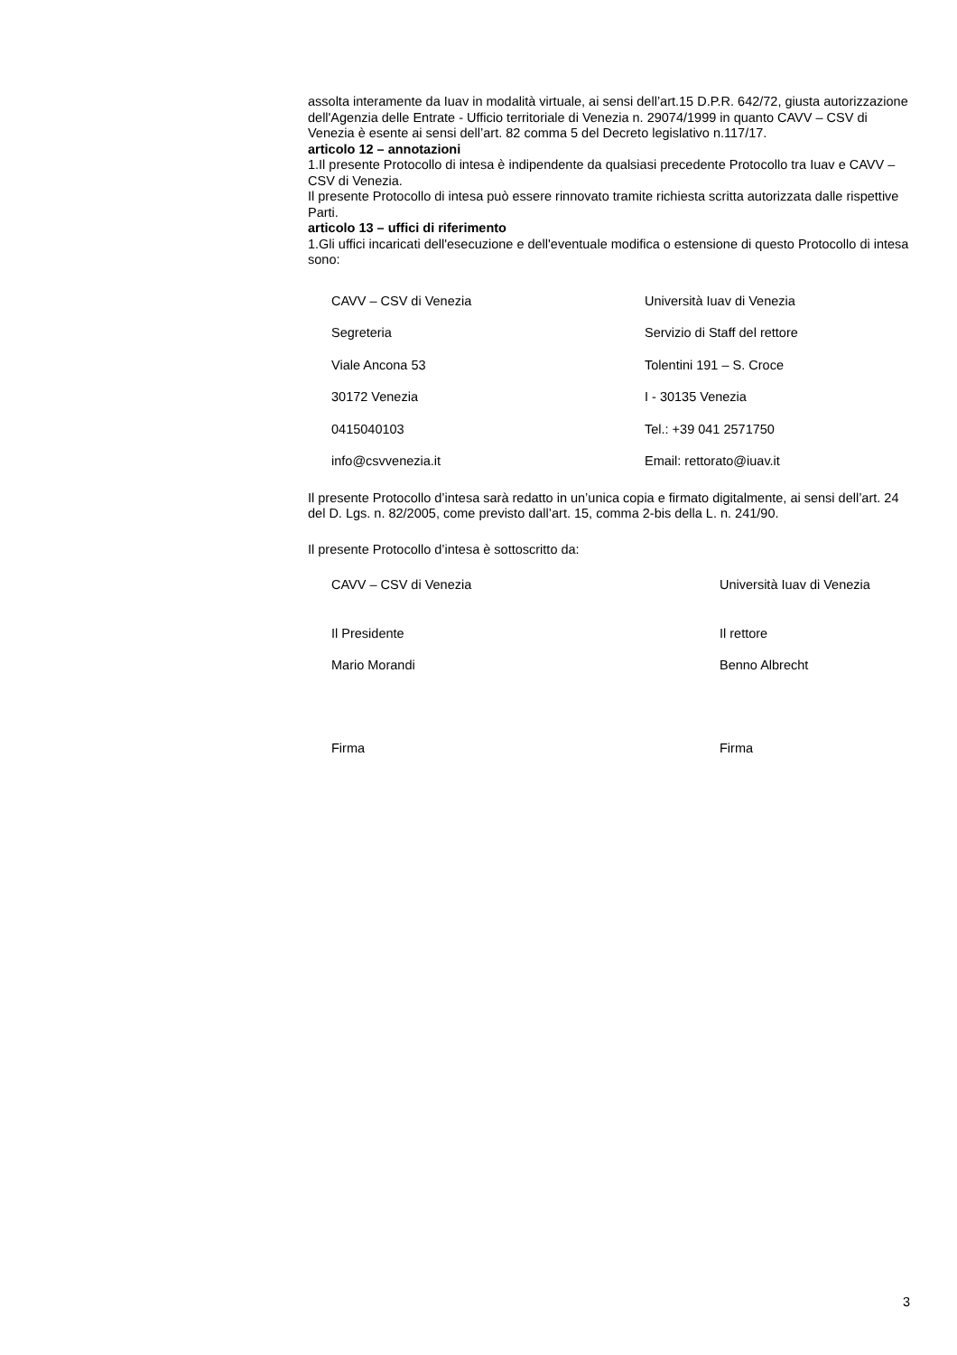assolta interamente da Iuav in modalità virtuale, ai sensi dell’art.15 D.P.R. 642/72, giusta autorizzazione dell'Agenzia delle Entrate - Ufficio territoriale di Venezia n. 29074/1999 in quanto CAVV – CSV di Venezia è esente ai sensi dell’art. 82 comma 5 del Decreto legislativo n.117/17.
articolo 12 – annotazioni
1.Il presente Protocollo di intesa è indipendente da qualsiasi precedente Protocollo tra Iuav e CAVV – CSV di Venezia.
Il presente Protocollo di intesa può essere rinnovato tramite richiesta scritta autorizzata dalle rispettive Parti.
articolo 13 – uffici di riferimento
1.Gli uffici incaricati dell'esecuzione e dell'eventuale modifica o estensione di questo Protocollo di intesa sono:
| CAVV – CSV di Venezia | Università Iuav di Venezia |
| Segreteria | Servizio di Staff del rettore |
| Viale Ancona 53 | Tolentini 191 – S. Croce |
| 30172 Venezia | I - 30135 Venezia |
| 0415040103 | Tel.: +39 041 2571750 |
| info@csvvenezia.it | Email: rettorato@iuav.it |
Il presente Protocollo d’intesa sarà redatto in un’unica copia e firmato digitalmente, ai sensi dell’art. 24 del D. Lgs. n. 82/2005, come previsto dall’art. 15, comma 2-bis della L. n. 241/90.
Il presente Protocollo d’intesa è sottoscritto da:
| CAVV – CSV di Venezia | Università Iuav di Venezia |
| Il Presidente | Il rettore |
| Mario Morandi | Benno Albrecht |
| Firma | Firma |
3